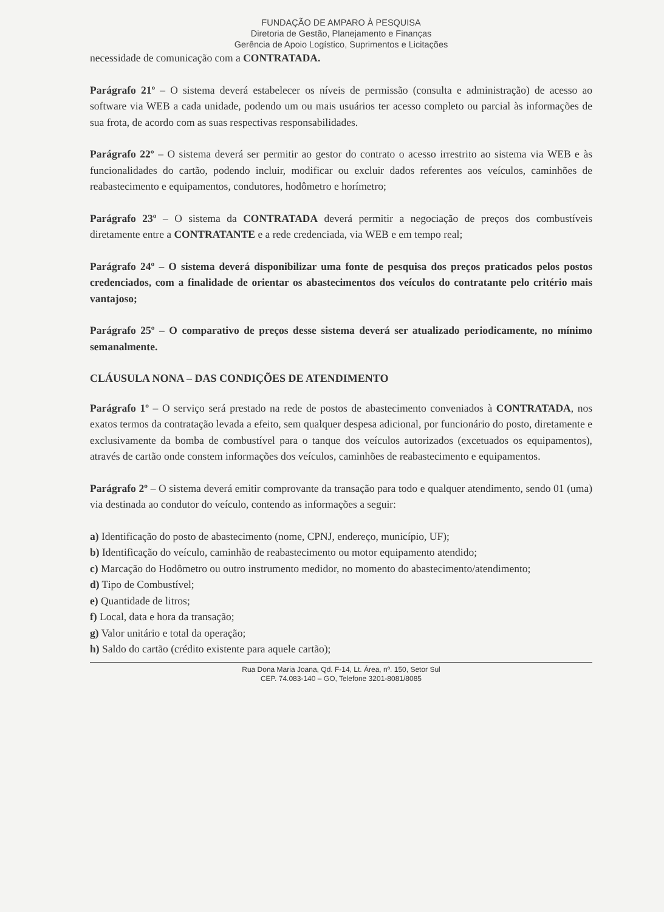FUNDAÇÃO DE AMPARO À PESQUISA
Diretoria de Gestão, Planejamento e Finanças
Gerência de Apoio Logístico, Suprimentos e Licitações
necessidade de comunicação com a CONTRATADA.
Parágrafo 21º – O sistema deverá estabelecer os níveis de permissão (consulta e administração) de acesso ao software via WEB a cada unidade, podendo um ou mais usuários ter acesso completo ou parcial às informações de sua frota, de acordo com as suas respectivas responsabilidades.
Parágrafo 22º – O sistema deverá ser permitir ao gestor do contrato o acesso irrestrito ao sistema via WEB e às funcionalidades do cartão, podendo incluir, modificar ou excluir dados referentes aos veículos, caminhões de reabastecimento e equipamentos, condutores, hodômetro e horímetro;
Parágrafo 23º – O sistema da CONTRATADA deverá permitir a negociação de preços dos combustíveis diretamente entre a CONTRATANTE e a rede credenciada, via WEB e em tempo real;
Parágrafo 24º – O sistema deverá disponibilizar uma fonte de pesquisa dos preços praticados pelos postos credenciados, com a finalidade de orientar os abastecimentos dos veículos do contratante pelo critério mais vantajoso;
Parágrafo 25º – O comparativo de preços desse sistema deverá ser atualizado periodicamente, no mínimo semanalmente.
CLÁUSULA NONA – DAS CONDIÇÕES DE ATENDIMENTO
Parágrafo 1º – O serviço será prestado na rede de postos de abastecimento conveniados à CONTRATADA, nos exatos termos da contratação levada a efeito, sem qualquer despesa adicional, por funcionário do posto, diretamente e exclusivamente da bomba de combustível para o tanque dos veículos autorizados (excetuados os equipamentos), através de cartão onde constem informações dos veículos, caminhões de reabastecimento e equipamentos.
Parágrafo 2º – O sistema deverá emitir comprovante da transação para todo e qualquer atendimento, sendo 01 (uma) via destinada ao condutor do veículo, contendo as informações a seguir:
a) Identificação do posto de abastecimento (nome, CPNJ, endereço, município, UF);
b) Identificação do veículo, caminhão de reabastecimento ou motor equipamento atendido;
c) Marcação do Hodômetro ou outro instrumento medidor, no momento do abastecimento/atendimento;
d) Tipo de Combustível;
e) Quantidade de litros;
f) Local, data e hora da transação;
g) Valor unitário e total da operação;
h) Saldo do cartão (crédito existente para aquele cartão);
Rua Dona Maria Joana, Qd. F-14, Lt. Área, nº. 150, Setor Sul
CEP. 74.083-140 – GO, Telefone 3201-8081/8085